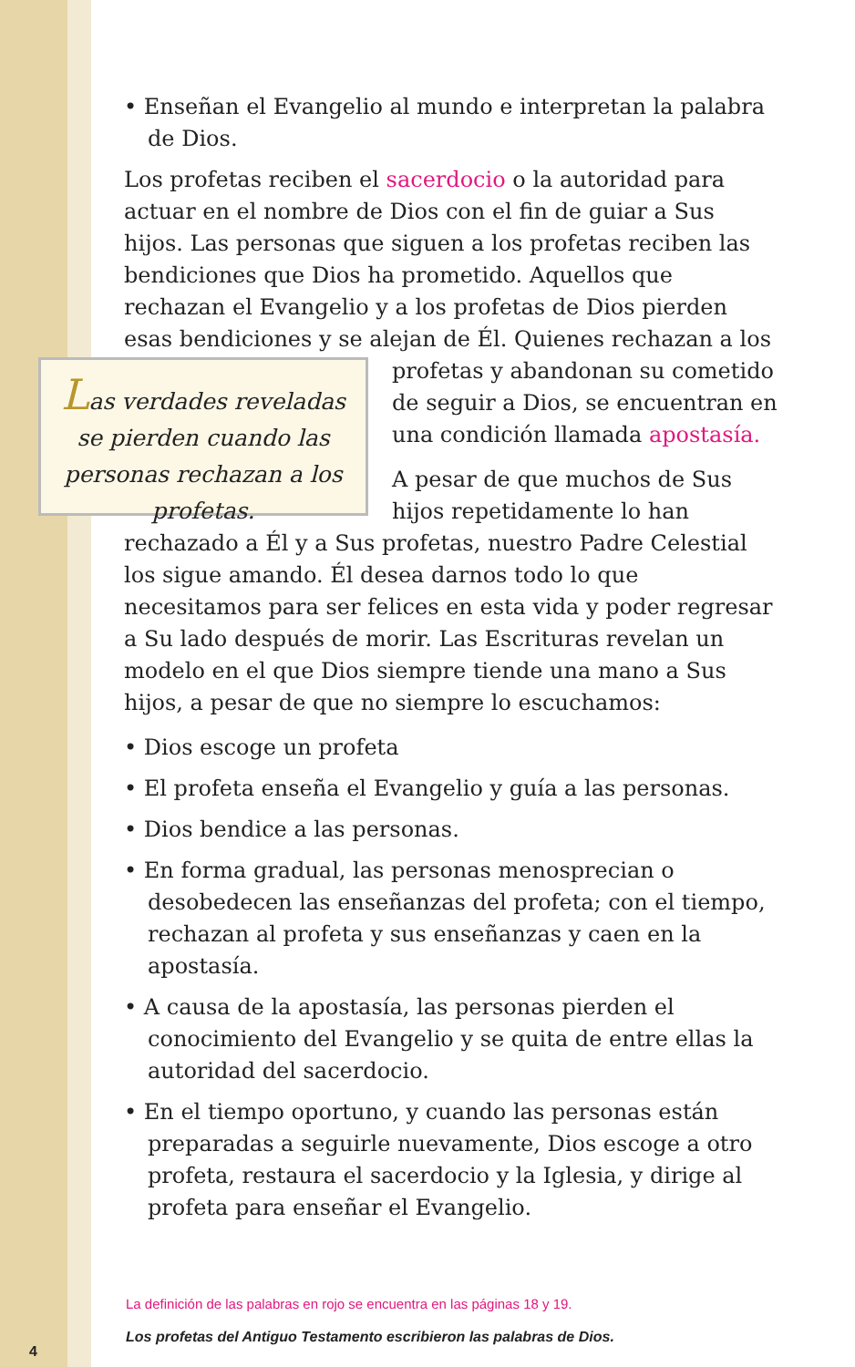• Enseñan el Evangelio al mundo e interpretan la palabra de Dios.
Los profetas reciben el sacerdocio o la autoridad para actuar en el nombre de Dios con el fin de guiar a Sus hijos. Las personas que siguen a los profetas reciben las bendiciones que Dios ha prometido. Aquellos que rechazan el Evangelio y a los profetas de Dios pierden esas bendiciones y se alejan de Él. Quienes Las verdades reveladas se pierden cuando las personas rechazan a los profetas. rechazan a los profetas y abandonan su cometido de seguir a Dios, se en­cuentran en una condición llamada apostasía.
A pesar de que muchos de Sus hijos repetidamente lo han rechazado a Él y a Sus profetas, nuestro Padre Celestial los sigue amando. Él desea darnos todo lo que necesitamos para ser felices en esta vida y poder regresar a Su lado después de morir. Las Escrituras revelan un modelo en el que Dios siempre tiende una mano a Sus hijos, a pesar de que no siempre lo escuchamos:
• Dios escoge un profeta
• El profeta enseña el Evangelio y guía a las personas.
• Dios bendice a las personas.
• En forma gradual, las personas menosprecian o desobedecen las enseñanzas del profeta; con el tiempo, rechazan al profeta y sus enseñanzas y caen en la apostasía.
• A causa de la apostasía, las personas pierden el conocimien­to del Evangelio y se quita de entre ellas la autoridad del sacerdocio.
• En el tiempo oportuno, y cuando las personas están prepa­radas a seguirle nuevamente, Dios escoge a otro profeta, restaura el sacerdocio y la Iglesia, y dirige al profeta para enseñar el Evangelio.
La definición de las palabras en rojo se encuentra en las páginas 18 y 19.
Los profetas del Antiguo Testamento escribieron las palabras de Dios.
4